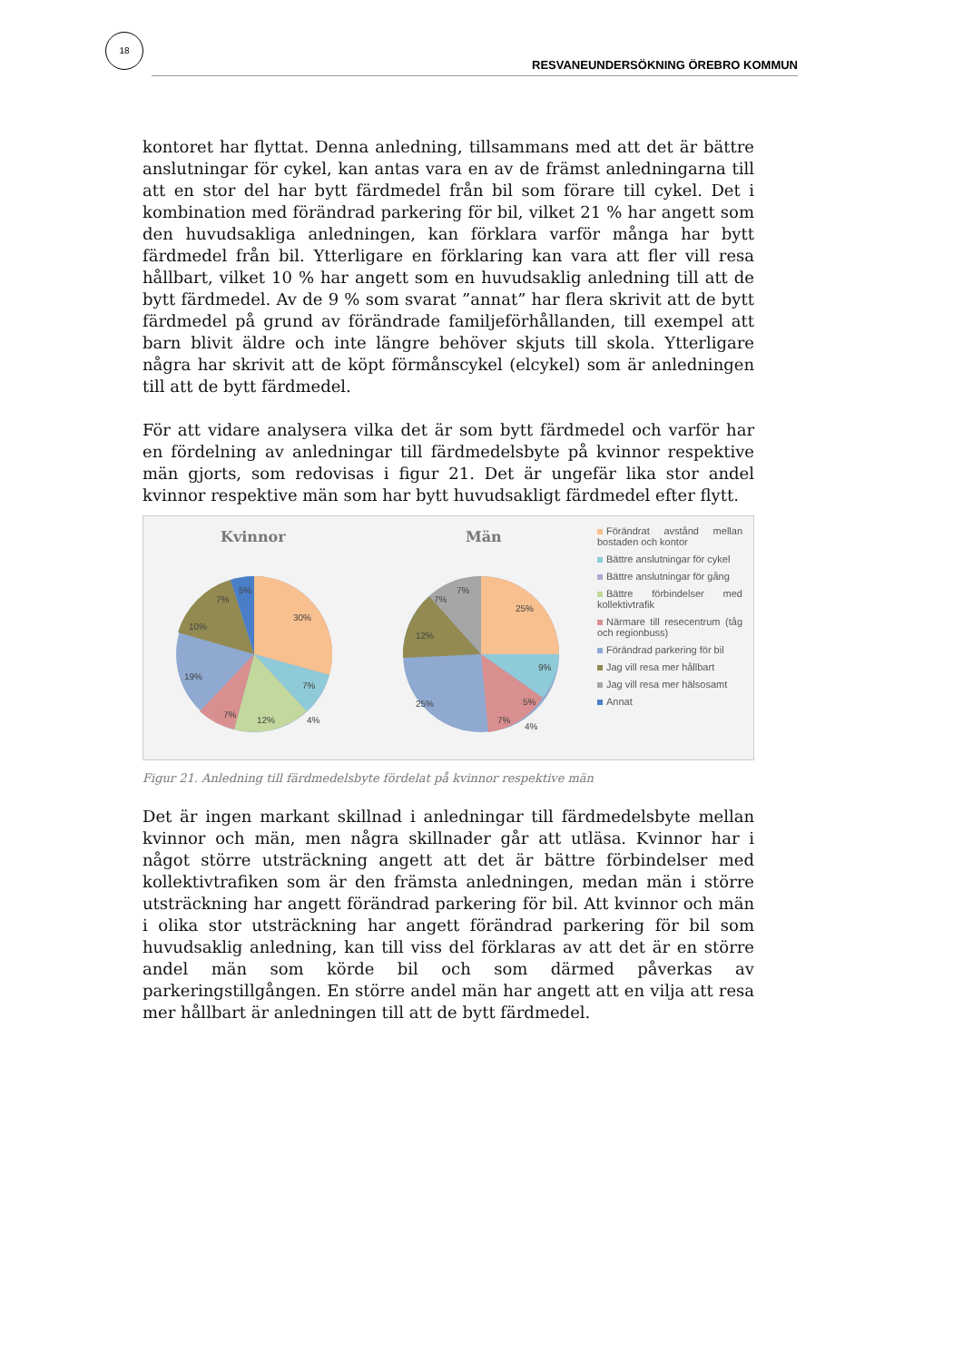18
RESVANEUNDERSÖKNING ÖREBRO KOMMUN
kontoret har flyttat. Denna anledning, tillsammans med att det är bättre anslutningar för cykel, kan antas vara en av de främst anledningarna till att en stor del har bytt färdmedel från bil som förare till cykel. Det i kombination med förändrad parkering för bil, vilket 21 % har angett som den huvudsakliga anledningen, kan förklara varför många har bytt färdmedel från bil. Ytterligare en förklaring kan vara att fler vill resa hållbart, vilket 10 % har angett som en huvudsaklig anledning till att de bytt färdmedel. Av de 9 % som svarat ”annat” har flera skrivit att de bytt färdmedel på grund av förändrade familjeförhållanden, till exempel att barn blivit äldre och inte längre behöver skjuts till skola. Ytterligare några har skrivit att de köpt förmånscykel (elcykel) som är anledningen till att de bytt färdmedel.
För att vidare analysera vilka det är som bytt färdmedel och varför har en fördelning av anledningar till färdmedelsbyte på kvinnor respektive män gjorts, som redovisas i figur 21. Det är ungefär lika stor andel kvinnor respektive män som har bytt huvudsakligt färdmedel efter flytt.
Kvinnor
Män
30%
7%
12%
7%
19%
10%
7%
5%
4%
25%
9%
5%
7%
25%
12%
7%
7%
4%
Förändrat avstånd mellan bostaden och kontor
Bättre anslutningar för cykel
Bättre anslutningar för gång
Bättre förbindelser med kollektivtrafik
Närmare till resecentrum (tåg och regionbuss)
Förändrad parkering för bil
Jag vill resa mer hållbart
Jag vill resa mer hälsosamt
Annat
Figur 21. Anledning till färdmedelsbyte fördelat på kvinnor respektive män
Det är ingen markant skillnad i anledningar till färdmedelsbyte mellan kvinnor och män, men några skillnader går att utläsa. Kvinnor har i något större utsträckning angett att det är bättre förbindelser med kollektivtrafiken som är den främsta anledningen, medan män i större utsträckning har angett förändrad parkering för bil. Att kvinnor och män i olika stor utsträckning har angett förändrad parkering för bil som huvudsaklig anledning, kan till viss del förklaras av att det är en större andel män som körde bil och som därmed påverkas av parkeringstillgången. En större andel män har angett att en vilja att resa mer hållbart är anledningen till att de bytt färdmedel.